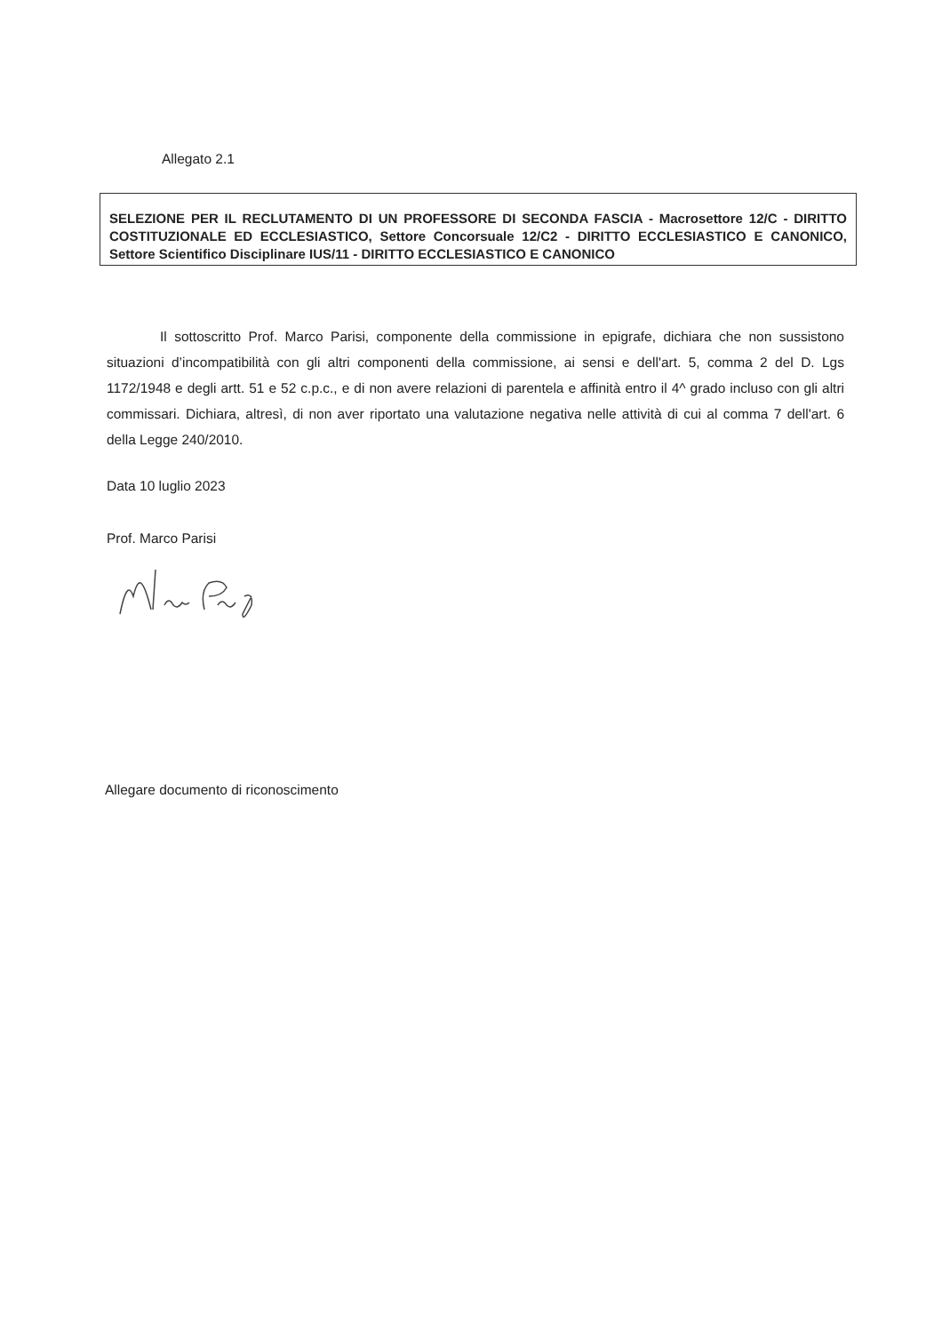Allegato 2.1
SELEZIONE PER IL RECLUTAMENTO DI UN PROFESSORE DI SECONDA FASCIA - Macrosettore 12/C - DIRITTO COSTITUZIONALE ED ECCLESIASTICO, Settore Concorsuale 12/C2 - DIRITTO ECCLESIASTICO E CANONICO, Settore Scientifico Disciplinare IUS/11 - DIRITTO ECCLESIASTICO E CANONICO
Il sottoscritto Prof. Marco Parisi, componente della commissione in epigrafe, dichiara che non sussistono situazioni d’incompatibilità con gli altri componenti della commissione, ai sensi e dell'art. 5, comma 2 del D. Lgs 1172/1948 e degli artt. 51 e 52 c.p.c., e di non avere relazioni di parentela e affinità entro il 4^ grado incluso con gli altri commissari. Dichiara, altresì, di non aver riportato una valutazione negativa nelle attività di cui al comma 7 dell'art. 6 della Legge 240/2010.
Data 10 luglio 2023
Prof. Marco Parisi
Allegare documento di riconoscimento